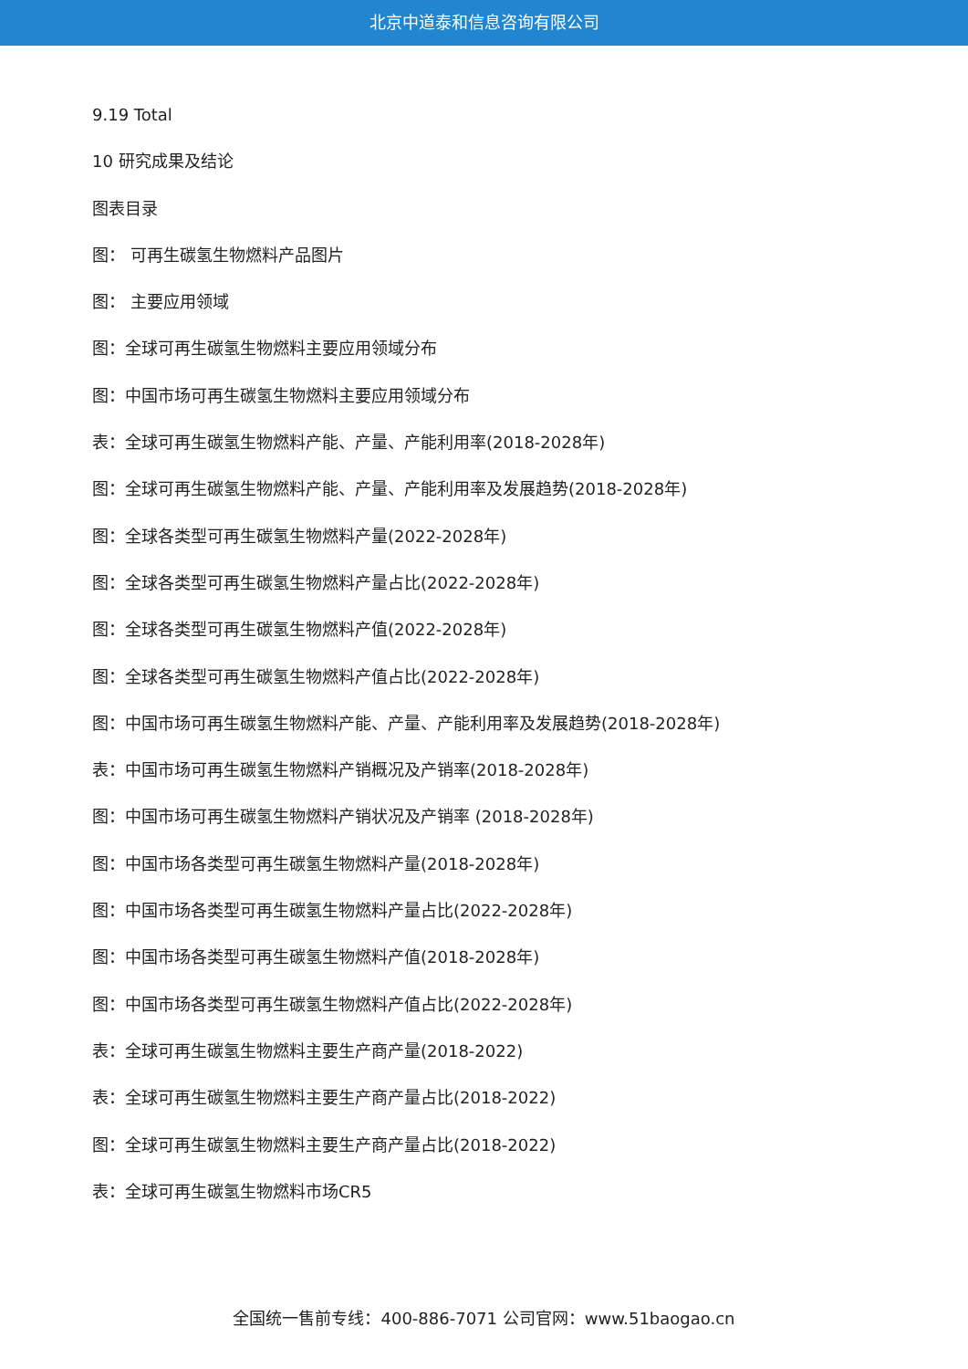北京中道泰和信息咨询有限公司
9.19 Total
10 研究成果及结论
图表目录
图： 可再生碳氢生物燃料产品图片
图： 主要应用领域
图：全球可再生碳氢生物燃料主要应用领域分布
图：中国市场可再生碳氢生物燃料主要应用领域分布
表：全球可再生碳氢生物燃料产能、产量、产能利用率(2018-2028年)
图：全球可再生碳氢生物燃料产能、产量、产能利用率及发展趋势(2018-2028年)
图：全球各类型可再生碳氢生物燃料产量(2022-2028年)
图：全球各类型可再生碳氢生物燃料产量占比(2022-2028年)
图：全球各类型可再生碳氢生物燃料产值(2022-2028年)
图：全球各类型可再生碳氢生物燃料产值占比(2022-2028年)
图：中国市场可再生碳氢生物燃料产能、产量、产能利用率及发展趋势(2018-2028年)
表：中国市场可再生碳氢生物燃料产销概况及产销率(2018-2028年)
图：中国市场可再生碳氢生物燃料产销状况及产销率 (2018-2028年)
图：中国市场各类型可再生碳氢生物燃料产量(2018-2028年)
图：中国市场各类型可再生碳氢生物燃料产量占比(2022-2028年)
图：中国市场各类型可再生碳氢生物燃料产值(2018-2028年)
图：中国市场各类型可再生碳氢生物燃料产值占比(2022-2028年)
表：全球可再生碳氢生物燃料主要生产商产量(2018-2022)
表：全球可再生碳氢生物燃料主要生产商产量占比(2018-2022)
图：全球可再生碳氢生物燃料主要生产商产量占比(2018-2022)
表：全球可再生碳氢生物燃料市场CR5
全国统一售前专线：400-886-7071 公司官网：www.51baogao.cn